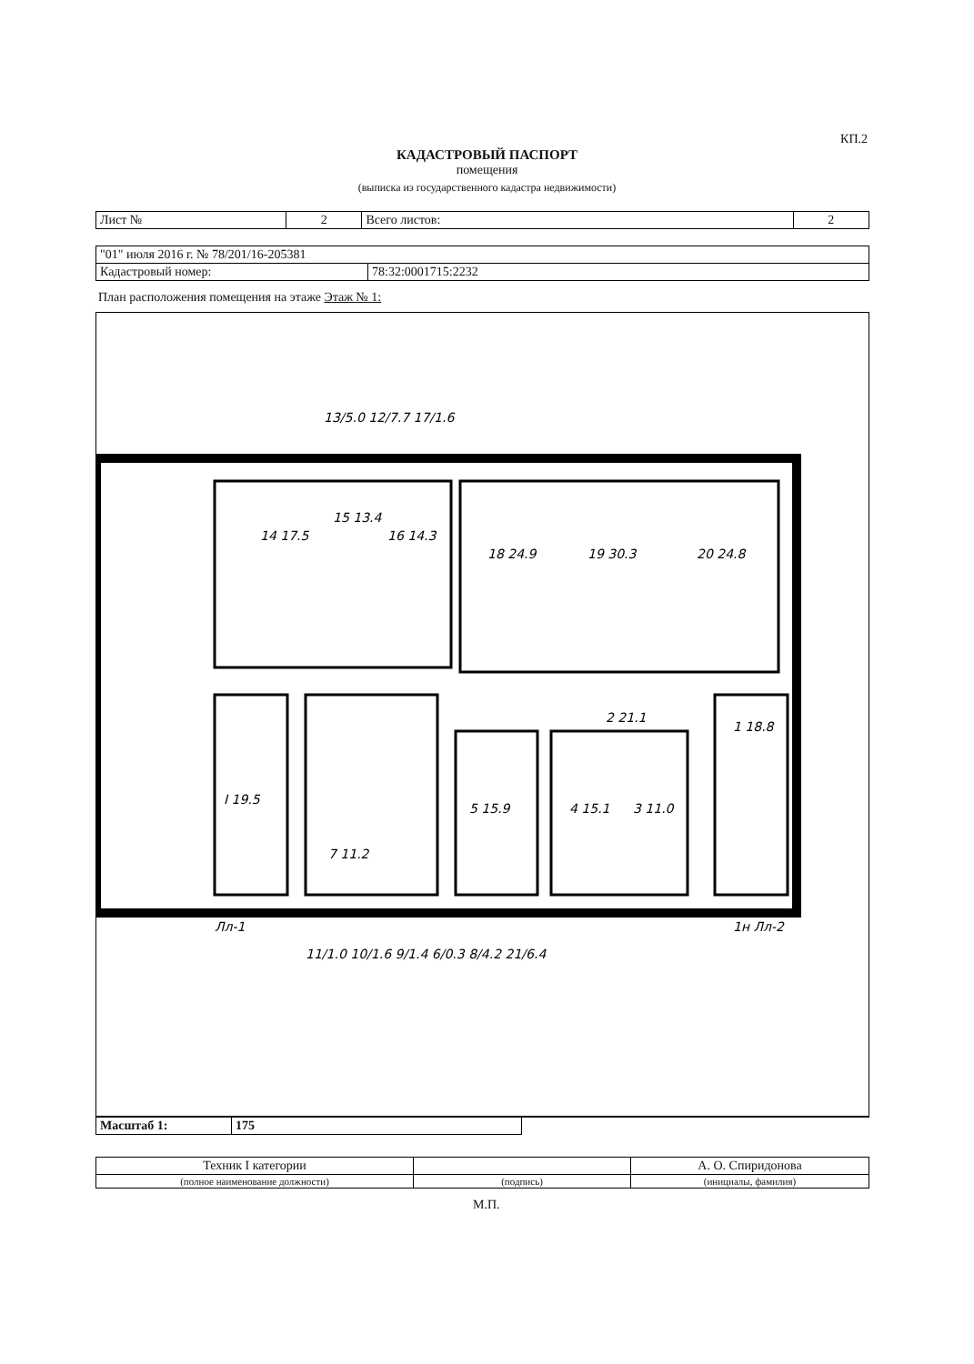КП.2
КАДАСТРОВЫЙ ПАСПОРТ
помещения
(выписка из государственного кадастра недвижимости)
| Лист № | 2 | Всего листов: | 2 |
| "01" июля 2016 г. № 78/201/16-205381 | |
| Кадастровый номер: | 78:32:0001715:2232 |
План расположения помещения на этаже Этаж № 1:
14 17.5
15 13.4
16 14.3
18 24.9
19 30.3
20 24.8
2 21.1
I 19.5
7 11.2
5 15.9
4 15.1
3 11.0
1 18.8
13/5.0 12/7.7 17/1.6
11/1.0 10/1.6 9/1.4 6/0.3 8/4.2 21/6.4
Лл-1
1н Лл-2
| Масштаб 1: | 175 | |
| Техник I категории | | А. О. Спиридонова |
| (полное наименование должности) | (подпись) | (инициалы, фамилия) |
М.П.